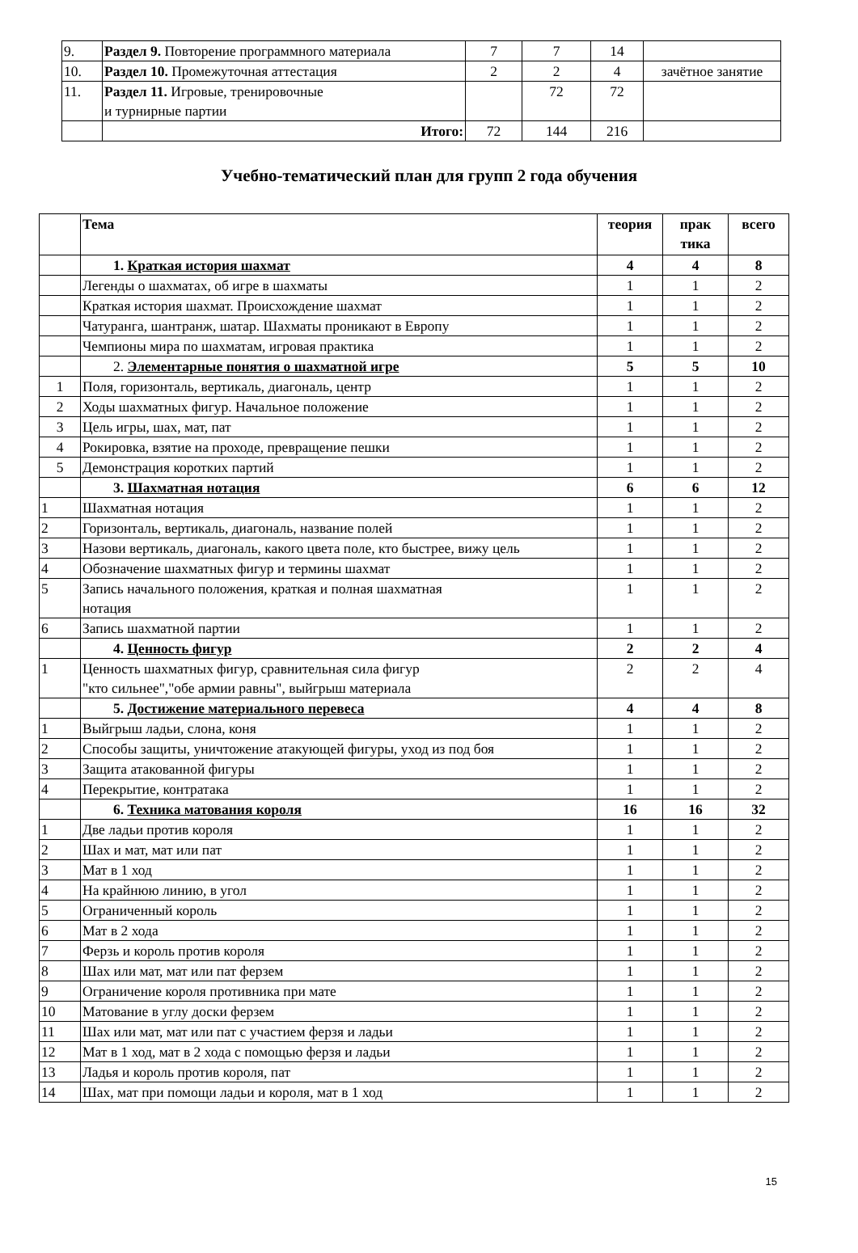| 9. | Раздел 9. Повторение программного материала | 7 | 7 | 14 | |
| 10. | Раздел 10. Промежуточная аттестация | 2 | 2 | 4 | зачётное занятие |
| 11. | Раздел 11. Игровые, тренировочные и турнирные партии | | 72 | 72 | |
| | Итого: | 72 | 144 | 216 | |
Учебно-тематический план для групп 2 года обучения
| | Тема | теория | прак тика | всего |
| --- | --- | --- | --- | --- |
| | 1. Краткая история шахмат | 4 | 4 | 8 |
| | Легенды о шахматах, об игре в шахматы | 1 | 1 | 2 |
| | Краткая история шахмат. Происхождение шахмат | 1 | 1 | 2 |
| | Чатуранга, шантранж, шатар. Шахматы проникают в Европу | 1 | 1 | 2 |
| | Чемпионы мира по шахматам, игровая практика | 1 | 1 | 2 |
| | 2. Элементарные понятия о шахматной игре | 5 | 5 | 10 |
| 1 | Поля, горизонталь, вертикаль, диагональ, центр | 1 | 1 | 2 |
| 2 | Ходы шахматных фигур. Начальное положение | 1 | 1 | 2 |
| 3 | Цель игры, шах, мат, пат | 1 | 1 | 2 |
| 4 | Рокировка, взятие на проходе, превращение пешки | 1 | 1 | 2 |
| 5 | Демонстрация коротких партий | 1 | 1 | 2 |
| | 3. Шахматная нотация | 6 | 6 | 12 |
| 1 | Шахматная нотация | 1 | 1 | 2 |
| 2 | Горизонталь, вертикаль, диагональ, название полей | 1 | 1 | 2 |
| 3 | Назови вертикаль, диагональ, какого цвета поле, кто быстрее, вижу цель | 1 | 1 | 2 |
| 4 | Обозначение шахматных фигур и термины шахмат | 1 | 1 | 2 |
| 5 | Запись начального положения, краткая и полная шахматная нотация | 1 | 1 | 2 |
| 6 | Запись шахматной партии | 1 | 1 | 2 |
| | 4. Ценность фигур | 2 | 2 | 4 |
| 1 | Ценность шахматных фигур, сравнительная сила фигур "кто сильнее","обе армии равны", выйгрыш материала | 2 | 2 | 4 |
| | 5. Достижение материального перевеса | 4 | 4 | 8 |
| 1 | Выйгрыш ладьи, слона, коня | 1 | 1 | 2 |
| 2 | Способы защиты, уничтожение атакующей фигуры, уход из под боя | 1 | 1 | 2 |
| 3 | Защита атакованной фигуры | 1 | 1 | 2 |
| 4 | Перекрытие, контратака | 1 | 1 | 2 |
| | 6. Техника матования короля | 16 | 16 | 32 |
| 1 | Две ладьи против короля | 1 | 1 | 2 |
| 2 | Шах и мат, мат или пат | 1 | 1 | 2 |
| 3 | Мат в 1 ход | 1 | 1 | 2 |
| 4 | На крайнюю линию, в угол | 1 | 1 | 2 |
| 5 | Ограниченный король | 1 | 1 | 2 |
| 6 | Мат в 2 хода | 1 | 1 | 2 |
| 7 | Ферзь и король против короля | 1 | 1 | 2 |
| 8 | Шах или мат, мат или пат ферзем | 1 | 1 | 2 |
| 9 | Ограничение короля противника при мате | 1 | 1 | 2 |
| 10 | Матование в углу доски ферзем | 1 | 1 | 2 |
| 11 | Шах или мат, мат или пат с участием ферзя и ладьи | 1 | 1 | 2 |
| 12 | Мат в 1 ход, мат в 2 хода с помощью ферзя и ладьи | 1 | 1 | 2 |
| 13 | Ладья и король против короля, пат | 1 | 1 | 2 |
| 14 | Шах, мат при помощи ладьи и короля, мат в 1 ход | 1 | 1 | 2 |
15